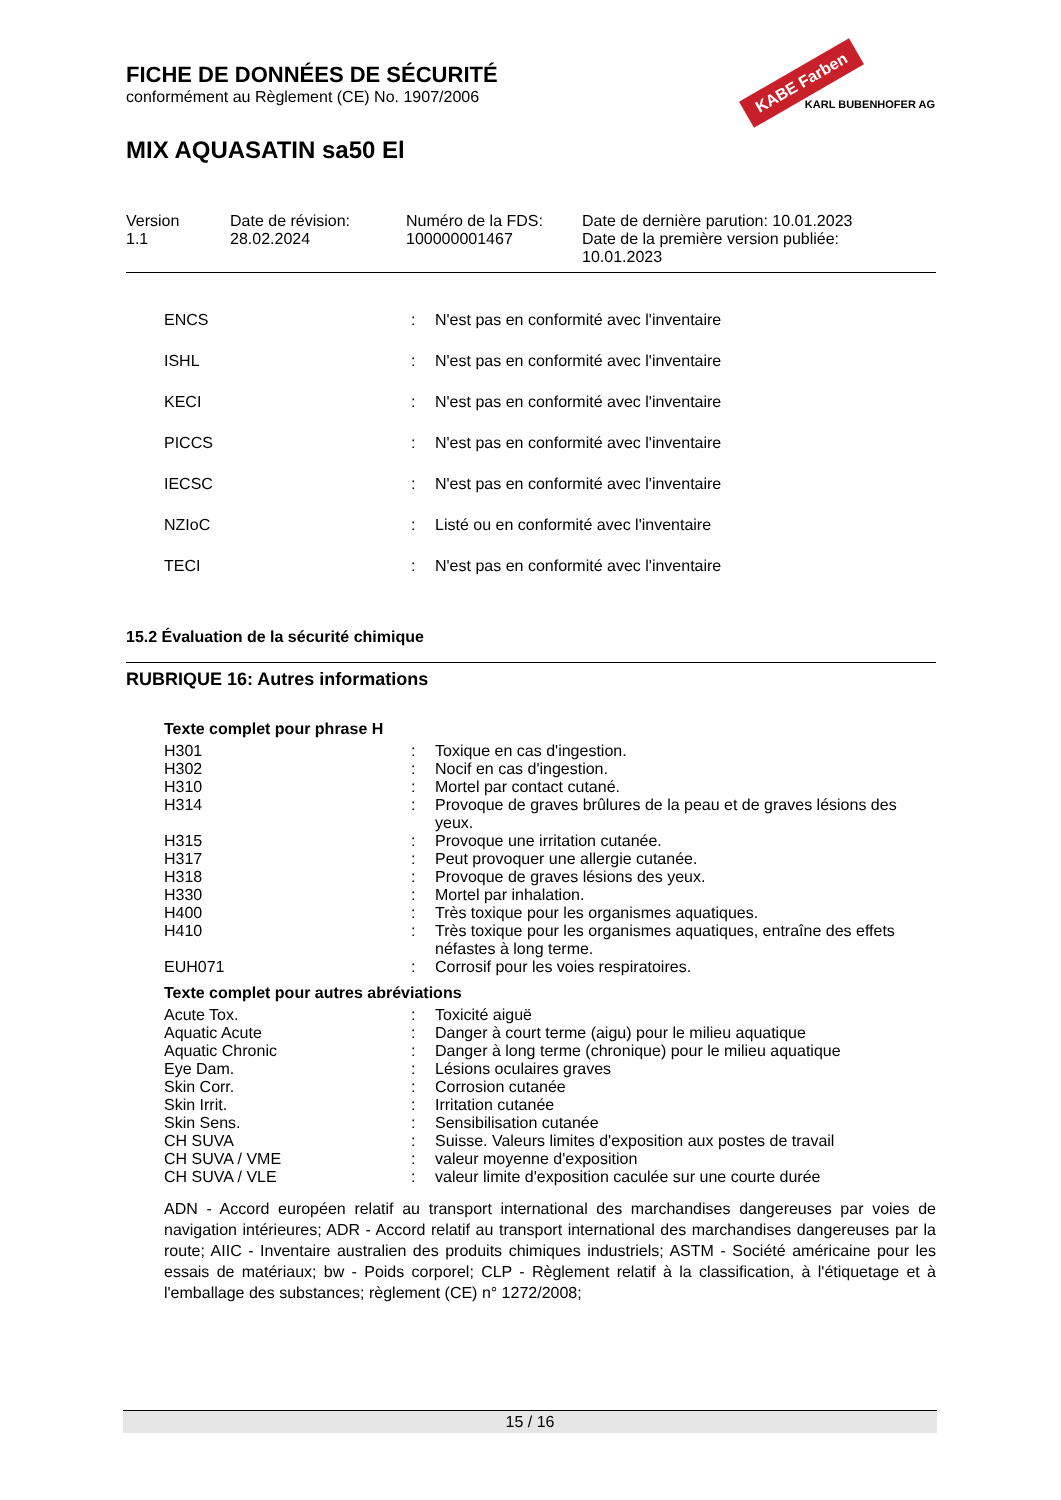KABE Farben
KARL BUBENHOFER AG
FICHE DE DONNÉES DE SÉCURITÉ
conformément au Règlement (CE) No. 1907/2006
MIX AQUASATIN sa50 El
Version
1.1
Date de révision:
28.02.2024
Numéro de la FDS:
100000001467
Date de dernière parution: 10.01.2023
Date de la première version publiée:
10.01.2023
| ENCS | : | N'est pas en conformité avec l'inventaire |
| ISHL | : | N'est pas en conformité avec l'inventaire |
| KECI | : | N'est pas en conformité avec l'inventaire |
| PICCS | : | N'est pas en conformité avec l'inventaire |
| IECSC | : | N'est pas en conformité avec l'inventaire |
| NZIoC | : | Listé ou en conformité avec l'inventaire |
| TECI | : | N'est pas en conformité avec l'inventaire |
15.2 Évaluation de la sécurité chimique
RUBRIQUE 16: Autres informations
Texte complet pour phrase H
| H301 | : | Toxique en cas d'ingestion. |
| H302 | : | Nocif en cas d'ingestion. |
| H310 | : | Mortel par contact cutané. |
| H314 | : | Provoque de graves brûlures de la peau et de graves lésions des yeux. |
| H315 | : | Provoque une irritation cutanée. |
| H317 | : | Peut provoquer une allergie cutanée. |
| H318 | : | Provoque de graves lésions des yeux. |
| H330 | : | Mortel par inhalation. |
| H400 | : | Très toxique pour les organismes aquatiques. |
| H410 | : | Très toxique pour les organismes aquatiques, entraîne des effets néfastes à long terme. |
| EUH071 | : | Corrosif pour les voies respiratoires. |
Texte complet pour autres abréviations
| Acute Tox. | : | Toxicité aiguë |
| Aquatic Acute | : | Danger à court terme (aigu) pour le milieu aquatique |
| Aquatic Chronic | : | Danger à long terme (chronique) pour le milieu aquatique |
| Eye Dam. | : | Lésions oculaires graves |
| Skin Corr. | : | Corrosion cutanée |
| Skin Irrit. | : | Irritation cutanée |
| Skin Sens. | : | Sensibilisation cutanée |
| CH SUVA | : | Suisse. Valeurs limites d'exposition aux postes de travail |
| CH SUVA / VME | : | valeur moyenne d'exposition |
| CH SUVA / VLE | : | valeur limite d'exposition caculée sur une courte durée |
ADN - Accord européen relatif au transport international des marchandises dangereuses par voies de navigation intérieures; ADR - Accord relatif au transport international des marchandises dangereuses par la route; AIIC - Inventaire australien des produits chimiques industriels; ASTM - Société américaine pour les essais de matériaux; bw - Poids corporel; CLP - Règlement relatif à la classification, à l'étiquetage et à l'emballage des substances; règlement (CE) n° 1272/2008;
15 / 16